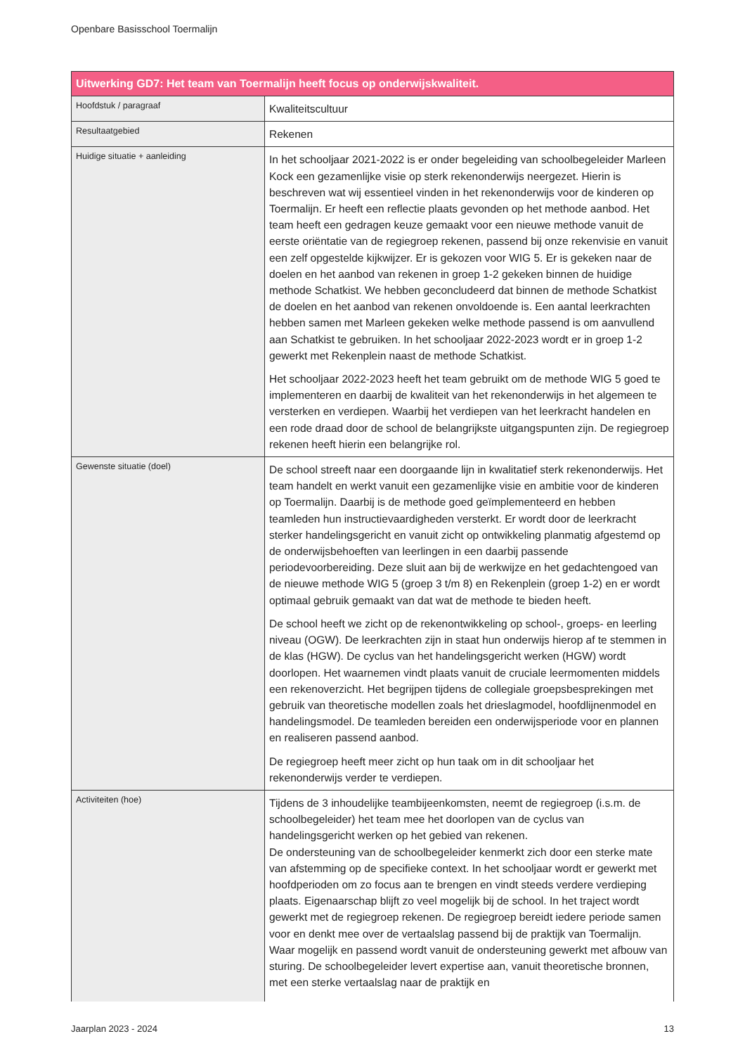Openbare Basisschool Toermalijn
| Uitwerking GD7: Het team van Toermalijn heeft focus op onderwijskwaliteit. | |
| --- | --- |
| Hoofdstuk / paragraaf | Kwaliteitscultuur |
| Resultaatgebied | Rekenen |
| Huidige situatie + aanleiding | In het schooljaar 2021-2022 is er onder begeleiding van schoolbegeleider Marleen Kock een gezamenlijke visie op sterk rekenonderwijs neergezet. Hierin is beschreven wat wij essentieel vinden in het rekenonderwijs voor de kinderen op Toermalijn. Er heeft een reflectie plaats gevonden op het methode aanbod. Het team heeft een gedragen keuze gemaakt voor een nieuwe methode vanuit de eerste oriëntatie van de regiegroep rekenen, passend bij onze rekenvisie en vanuit een zelf opgestelde kijkwijzer. Er is gekozen voor WIG 5. Er is gekeken naar de doelen en het aanbod van rekenen in groep 1-2 gekeken binnen de huidige methode Schatkist. We hebben geconcludeerd dat binnen de methode Schatkist de doelen en het aanbod van rekenen onvoldoende is. Een aantal leerkrachten hebben samen met Marleen gekeken welke methode passend is om aanvullend aan Schatkist te gebruiken. In het schooljaar 2022-2023 wordt er in groep 1-2 gewerkt met Rekenplein naast de methode Schatkist. Het schooljaar 2022-2023 heeft het team gebruikt om de methode WIG 5 goed te implementeren en daarbij de kwaliteit van het rekenonderwijs in het algemeen te versterken en verdiepen. Waarbij het verdiepen van het leerkracht handelen en een rode draad door de school de belangrijkste uitgangspunten zijn. De regiegroep rekenen heeft hierin een belangrijke rol. |
| Gewenste situatie (doel) | De school streeft naar een doorgaande lijn in kwalitatief sterk rekenonderwijs. Het team handelt en werkt vanuit een gezamenlijke visie en ambitie voor de kinderen op Toermalijn. Daarbij is de methode goed geïmplementeerd en hebben teamleden hun instructievaardigheden versterkt. Er wordt door de leerkracht sterker handelingsgericht en vanuit zicht op ontwikkeling planmatig afgestemd op de onderwijsbehoeften van leerlingen in een daarbij passende periodevoorbereiding. Deze sluit aan bij de werkwijze en het gedachtengoed van de nieuwe methode WIG 5 (groep 3 t/m 8) en Rekenplein (groep 1-2) en er wordt optimaal gebruik gemaakt van dat wat de methode te bieden heeft. De school heeft we zicht op de rekenontwikkeling op school-, groeps- en leerling niveau (OGW). De leerkrachten zijn in staat hun onderwijs hierop af te stemmen in de klas (HGW). De cyclus van het handelingsgericht werken (HGW) wordt doorlopen. Het waarnemen vindt plaats vanuit de cruciale leermomenten middels een rekenoverzicht. Het begrijpen tijdens de collegiale groepsbesprekingen met gebruik van theoretische modellen zoals het drieslagmodel, hoofdlijnenmodel en handelingsmodel. De teamleden bereiden een onderwijsperiode voor en plannen en realiseren passend aanbod. De regiegroep heeft meer zicht op hun taak om in dit schooljaar het rekenonderwijs verder te verdiepen. |
| Activiteiten (hoe) | Tijdens de 3 inhoudelijke teambijeenkomsten, neemt de regiegroep (i.s.m. de schoolbegeleider) het team mee het doorlopen van de cyclus van handelingsgericht werken op het gebied van rekenen. De ondersteuning van de schoolbegeleider kenmerkt zich door een sterke mate van afstemming op de specifieke context. In het schooljaar wordt er gewerkt met hoofdperioden om zo focus aan te brengen en vindt steeds verdere verdieping plaats. Eigenaarschap blijft zo veel mogelijk bij de school. In het traject wordt gewerkt met de regiegroep rekenen. De regiegroep bereidt iedere periode samen voor en denkt mee over de vertaalslag passend bij de praktijk van Toermalijn. Waar mogelijk en passend wordt vanuit de ondersteuning gewerkt met afbouw van sturing. De schoolbegeleider levert expertise aan, vanuit theoretische bronnen, met een sterke vertaalslag naar de praktijk en |
Jaarplan 2023 - 2024 13